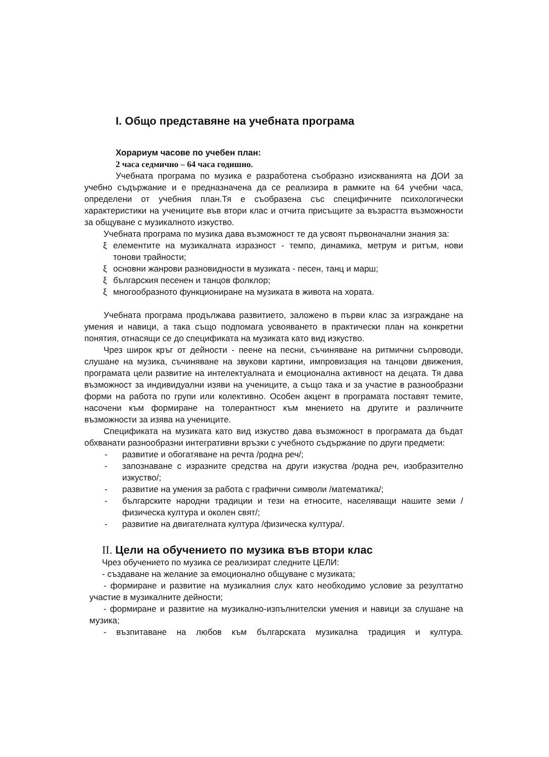I. Общо представяне на учебната програма
Хорариум часове по учебен план:
2 часа седмично – 64 часа годишно.
Учебната програма по музика е разработена съобразно изискванията на ДОИ за учебно съдържание и е предназначена да се реализира в рамките на 64 учебни часа, определени от учебния план.Тя е съобразена със специфичните психологически характеристики на учениците във втори клас и отчита присъщите за възрастта възможности за общуване с музикалното изкуство.
Учебната програма по музика дава възможност те да усвоят първоначални знания за:
ξ елементите на музикалната изразност - темпо, динамика, метрум и ритъм, нови тонови трайности;
ξ основни жанрови разновидности в музиката - песен, танц и марш;
ξ българския песенен и танцов фолклор;
ξ многообразното функциониране на музиката в живота на хората.
Учебната програма продължава развитието, заложено в първи клас за изграждане на умения и навици, а така също подпомага усвояването в практически план на конкретни понятия, отнасящи се до спецификата на музиката като вид изкуство.
Чрез широк кръг от дейности - пеене на песни, съчиняване на ритмични съпроводи, слушане на музика, съчиняване на звукови картини, импровизация на танцови движения, програмата цели развитие на интелектуалната и емоционална активност на децата. Тя дава възможност за индивидуални изяви на учениците, а също така и за участие в разнообразни форми на работа по групи или колективно. Особен акцент в програмата поставят темите, насочени към формиране на толерантност към мнението на другите и различните възможности за изява на учениците.
Спецификата на музиката като вид изкуство дава възможност в програмата да бъдат обхванати разнообразни интегративни връзки с учебното съдържание по други предмети:
- развитие и обогатяване на речта /родна реч/;
- запознаване с изразните средства на други изкуства /родна реч, изобразително изкуство/;
- развитие на умения за работа с графични символи /математика/;
- българските народни традиции и тези на етносите, населяващи нашите земи /физическа култура и околен свят/;
- развитие на двигателната култура /физическа култура/.
II. Цели на обучението по музика във втори клас
Чрез обучението по музика се реализират следните ЦЕЛИ:
- създаване на желание за емоционално общуване с музиката;
- формиране и развитие на музикалния слух като необходимо условие за резултатно участие в музикалните дейности;
- формиране и развитие на музикално-изпълнителски умения и навици за слушане на музика;
- възпитаване на любов към българската музикална традиция и култура.